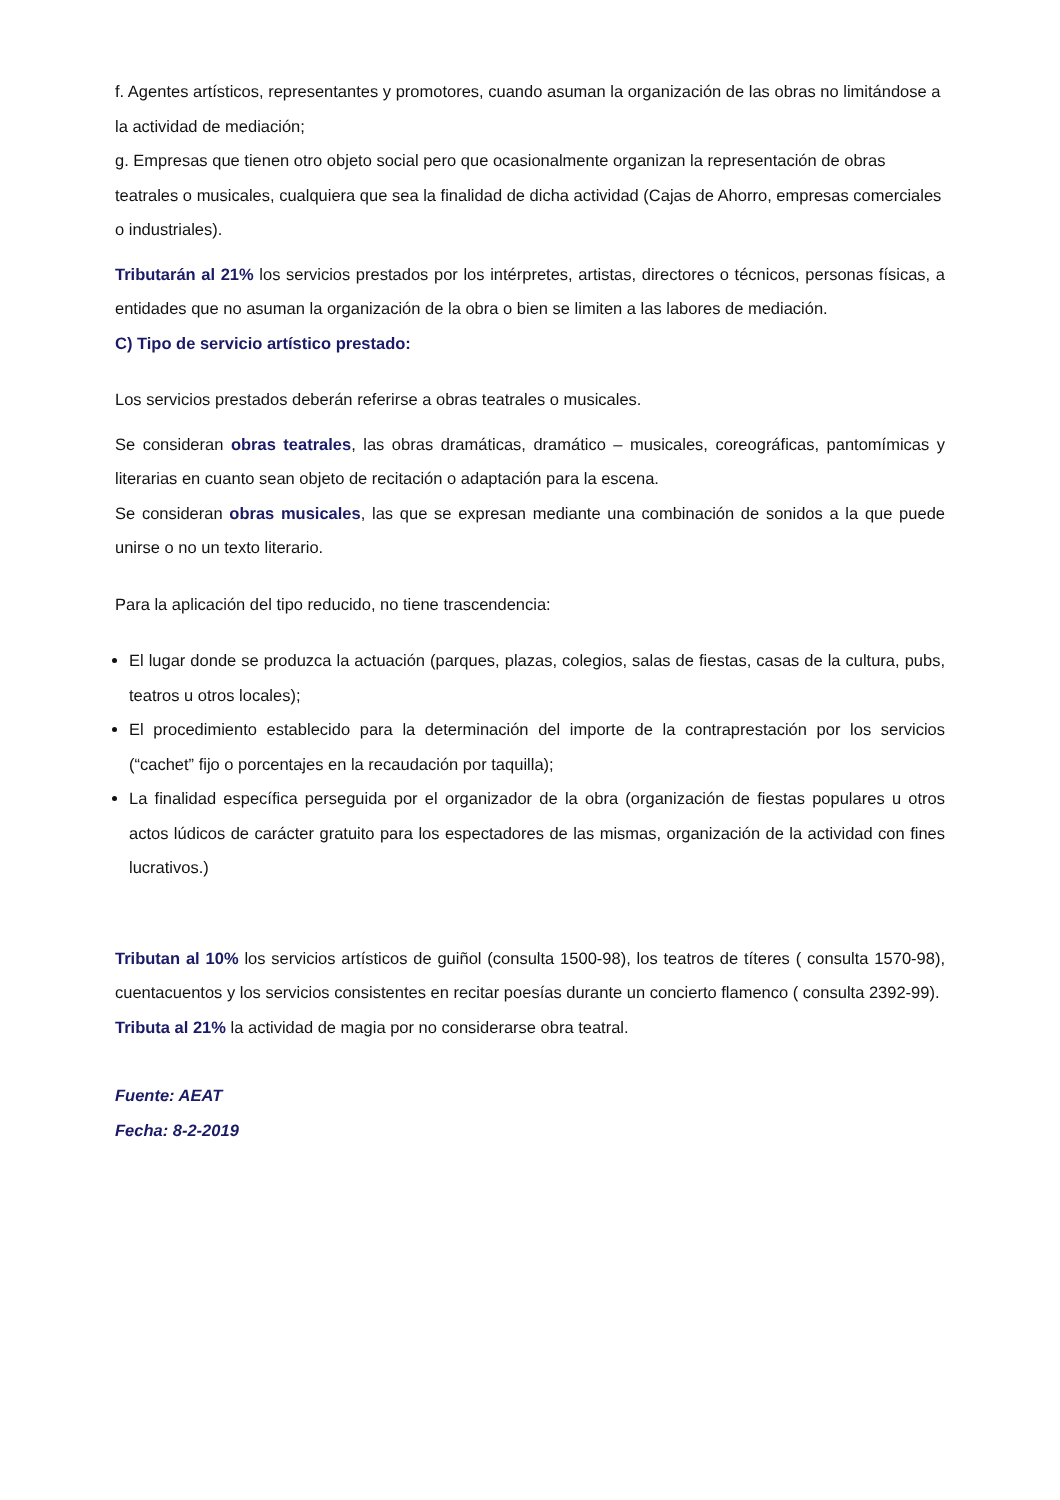f. Agentes artísticos, representantes y promotores, cuando asuman la organización de las obras no limitándose a la actividad de mediación;
g. Empresas que tienen otro objeto social pero que ocasionalmente organizan la representación de obras teatrales o musicales, cualquiera que sea la finalidad de dicha actividad (Cajas de Ahorro, empresas comerciales o industriales).
Tributarán al 21% los servicios prestados por los intérpretes, artistas, directores o técnicos, personas físicas, a entidades que no asuman la organización de la obra o bien se limiten a las labores de mediación.
C) Tipo de servicio artístico prestado:
Los servicios prestados deberán referirse a obras teatrales o musicales.
Se consideran obras teatrales, las obras dramáticas, dramático – musicales, coreográficas, pantomímicas y literarias en cuanto sean objeto de recitación o adaptación para la escena.
Se consideran obras musicales, las que se expresan mediante una combinación de sonidos a la que puede unirse o no un texto literario.
Para la aplicación del tipo reducido, no tiene trascendencia:
El lugar donde se produzca la actuación (parques, plazas, colegios, salas de fiestas, casas de la cultura, pubs, teatros u otros locales);
El procedimiento establecido para la determinación del importe de la contraprestación por los servicios (“cachet” fijo o porcentajes en la recaudación por taquilla);
La finalidad específica perseguida por el organizador de la obra (organización de fiestas populares u otros actos lúdicos de carácter gratuito para los espectadores de las mismas, organización de la actividad con fines lucrativos.)
Tributan al 10% los servicios artísticos de guiñol (consulta 1500-98), los teatros de títeres ( consulta 1570-98), cuentacuentos y los servicios consistentes en recitar poesías durante un concierto flamenco ( consulta 2392-99).
Tributa al 21% la actividad de magia por no considerarse obra teatral.
Fuente: AEAT
Fecha: 8-2-2019